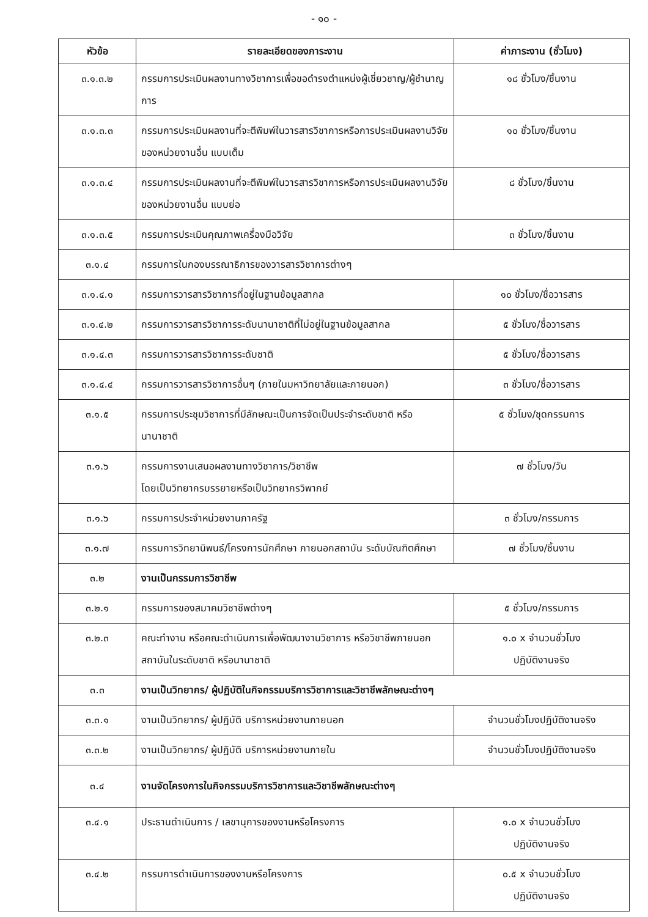- ๑๐ -
| หัวข้อ | รายละเอียดของภาระงาน | ค่าภาระงาน (ชั่วโมง) |
| --- | --- | --- |
| ๓.๑.๓.๒ | กรรมการประเมินผลงานทางวิชาการเพื่อขอดำรงตำแหน่งผู้เชี่ยวชาญ/ผู้ชำนาญการ | ๑๘ ชั่วโมง/ชิ้นงาน |
| ๓.๑.๓.๓ | กรรมการประเมินผลงานที่จะตีพิมพ์ในวารสารวิชาการหรือการประเมินผลงานวิจัยของหน่วยงานอื่น แบบเต็ม | ๑๐ ชั่วโมง/ชิ้นงาน |
| ๓.๑.๓.๔ | กรรมการประเมินผลงานที่จะตีพิมพ์ในวารสารวิชาการหรือการประเมินผลงานวิจัยของหน่วยงานอื่น แบบย่อ | ๘ ชั่วโมง/ชิ้นงาน |
| ๓.๑.๓.๕ | กรรมการประเมินคุณภาพเครื่องมือวิจัย | ๓ ชั่วโมง/ชิ้นงาน |
| ๓.๑.๔ | กรรมการในกองบรรณาธิการของวารสารวิชาการต่างๆ | |
| ๓.๑.๔.๑ | กรรมการวารสารวิชาการที่อยู่ในฐานข้อมูลสากล | ๑๐ ชั่วโมง/ชื่อวารสาร |
| ๓.๑.๔.๒ | กรรมการวารสารวิชาการระดับนานาชาติที่ไม่อยู่ในฐานข้อมูลสากล | ๕ ชั่วโมง/ชื่อวารสาร |
| ๓.๑.๔.๓ | กรรมการวารสารวิชาการระดับชาติ | ๕ ชั่วโมง/ชื่อวารสาร |
| ๓.๑.๔.๔ | กรรมการวารสารวิชาการอื่นๆ (ภายในมหาวิทยาลัยและภายนอก) | ๓ ชั่วโมง/ชื่อวารสาร |
| ๓.๑.๕ | กรรมการประชุมวิชาการที่มีลักษณะเป็นการจัดเป็นประจำระดับชาติ หรือนานาชาติ | ๕ ชั่วโมง/ชุดกรรมการ |
| ๓.๑.๖ | กรรมการงานเสนอผลงานทางวิชาการ/วิชาชีพ โดยเป็นวิทยากรบรรยายหรือเป็นวิทยากรวิพากย์ | ๗ ชั่วโมง/วัน |
| ๓.๑.๖ | กรรมการประจำหน่วยงานภาครัฐ | ๓ ชั่วโมง/กรรมการ |
| ๓.๑.๗ | กรรมการวิทยานิพนธ์/โครงการนักศึกษา ภายนอกสถาบัน ระดับบัณฑิตศึกษา | ๗ ชั่วโมง/ชิ้นงาน |
| ๓.๒ | งานเป็นกรรมการวิชาชีพ | |
| ๓.๒.๑ | กรรมการของสมาคมวิชาชีพต่างๆ | ๕ ชั่วโมง/กรรมการ |
| ๓.๒.๓ | คณะทำงาน หรือคณะดำเนินการเพื่อพัฒนางานวิชาการ หรือวิชาชีพภายนอกสถาบันในระดับชาติ หรือนานาชาติ | ๑.๐ x จำนวนชั่วโมง ปฏิบัติงานจริง |
| ๓.๓ | งานเป็นวิทยากร/ ผู้ปฏิบัติในกิจกรรมบริการวิชาการและวิชาชีพลักษณะต่างๆ | |
| ๓.๓.๑ | งานเป็นวิทยากร/ ผู้ปฏิบัติ บริการหน่วยงานภายนอก | จำนวนชั่วโมงปฏิบัติงานจริง |
| ๓.๓.๒ | งานเป็นวิทยากร/ ผู้ปฏิบัติ บริการหน่วยงานภายใน | จำนวนชั่วโมงปฏิบัติงานจริง |
| ๓.๔ | งานจัดโครงการในกิจกรรมบริการวิชาการและวิชาชีพลักษณะต่างๆ | |
| ๓.๔.๑ | ประธานดำเนินการ / เลขานุการของงานหรือโครงการ | ๑.๐ x จำนวนชั่วโมง ปฏิบัติงานจริง |
| ๓.๔.๒ | กรรมการดำเนินการของงานหรือโครงการ | ๐.๕ x จำนวนชั่วโมง ปฏิบัติงานจริง |